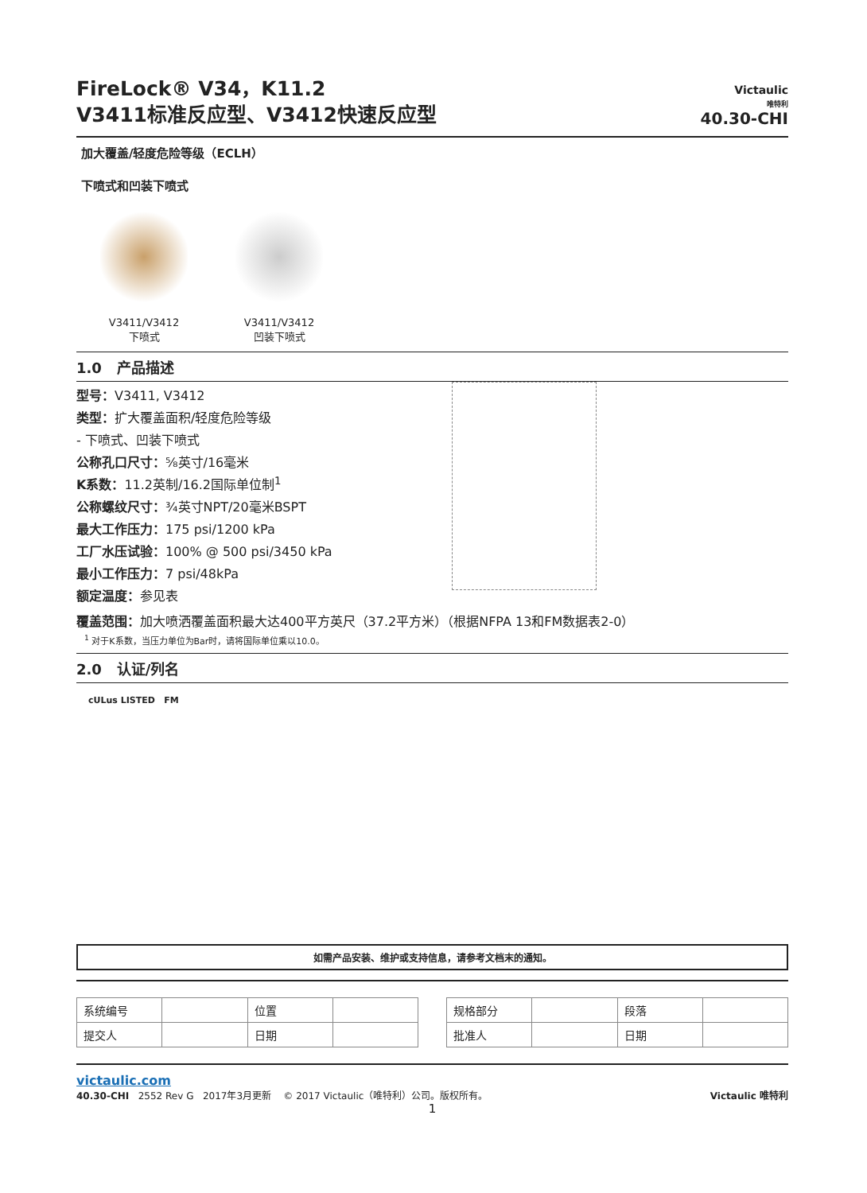FireLock® V34，K11.2
V3411标准反应型、V3412快速反应型
Victaulic
唯特利
40.30-CHI
加大覆盖/轻度危险等级（ECLH）
下喷式和凹装下喷式
V3411/V3412
下喷式
V3411/V3412
凹装下喷式
1.0 产品描述
型号：V3411, V3412
类型：扩大覆盖面积/轻度危险等级
- 下喷式、凹装下喷式
公称孔口尺寸：⅝英寸/16毫米
K系数：11.2英制/16.2国际单位制<sup>1</sup>
公称螺纹尺寸：¾英寸NPT/20毫米BSPT
最大工作压力：175 psi/1200 kPa
工厂水压试验：100% @ 500 psi/3450 kPa
最小工作压力：7 psi/48kPa
额定温度：参见表
覆盖范围：加大喷洒覆盖面积最大达400平方英尺（37.2平方米）（根据NFPA 13和FM数据表2-0）
<sup>1</sup> 对于K系数，当压力单位为Bar时，请将国际单位乘以10.0。
2.0 认证/列名
cULus LISTED FM
如需产品安装、维护或支持信息，请参考文档末的通知。
| 系统编号 | | 位置 | |
| 提交人 | | 日期 | |
| 规格部分 | | 段落 | |
| 批准人 | | 日期 | |
victaulic.com
40.30-CHI 2552 Rev G 2017年3月更新 © 2017 Victaulic（唯特利）公司。版权所有。 Victaulic 唯特利
1